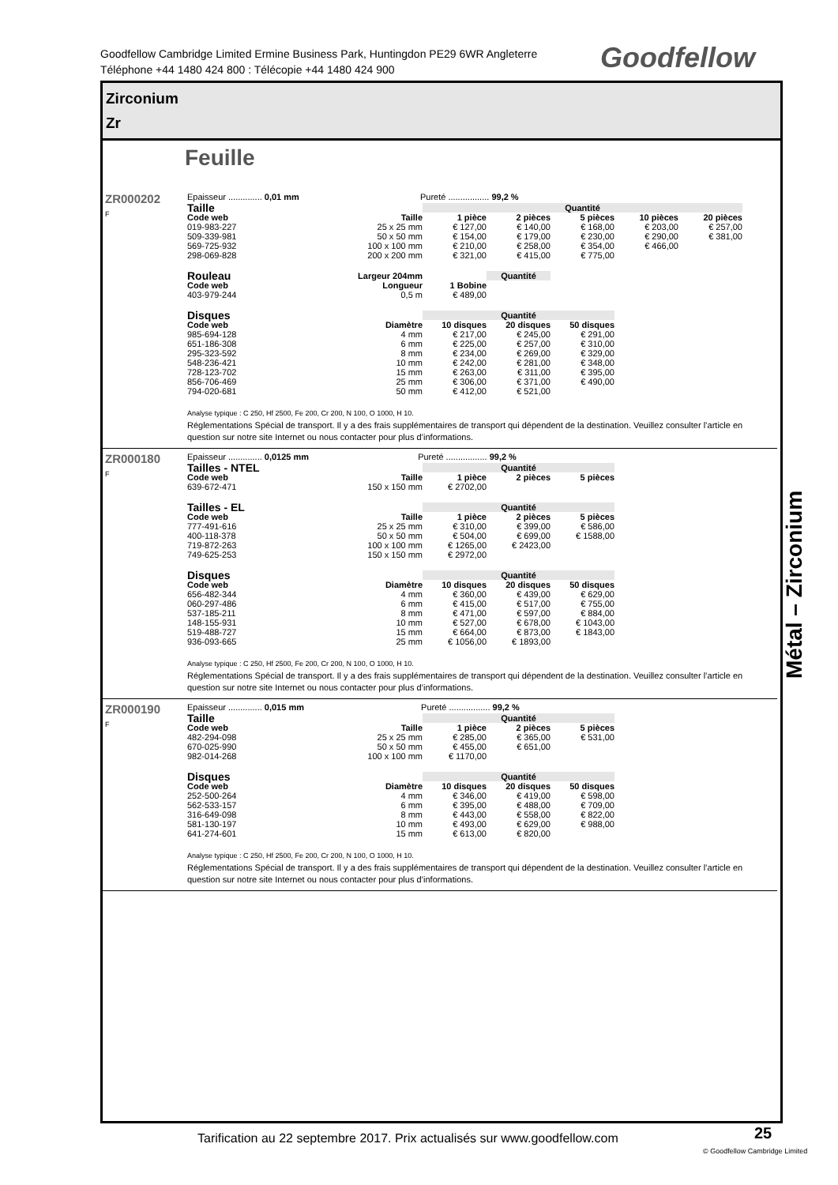Goodfellow Cambridge Limited Ermine Business Park, Huntingdon PE29 6WR Angleterre
Téléphone +44 1480 424 800 : Télécopie +44 1480 424 900
Goodfellow
Zirconium
Zr
Feuille
ZR000202
F
Epaisseur .............. 0,01 mm Pureté ................. 99,2 %
| Taille | | Quantité | | | | |
| --- | --- | --- | --- | --- | --- | --- |
| Code web | Taille | 1 pièce | 2 pièces | 5 pièces | 10 pièces | 20 pièces |
| 019-983-227 | 25 x 25 mm | € 127,00 | € 140,00 | € 168,00 | € 203,00 | € 257,00 |
| 509-339-981 | 50 x 50 mm | € 154,00 | € 179,00 | € 230,00 | € 290,00 | € 381,00 |
| 569-725-932 | 100 x 100 mm | € 210,00 | € 258,00 | € 354,00 | € 466,00 | |
| 298-069-828 | 200 x 200 mm | € 321,00 | € 415,00 | € 775,00 | | |
| Rouleau | Largeur 204mm | | Quantité |
| --- | --- | --- | --- |
| Code web | Longueur | 1 Bobine | |
| 403-979-244 | 0,5 m | € 489,00 | |
| Disques | | Quantité | | |
| --- | --- | --- | --- | --- |
| Code web | Diamètre | 10 disques | 20 disques | 50 disques |
| 985-694-128 | 4 mm | € 217,00 | € 245,00 | € 291,00 |
| 651-186-308 | 6 mm | € 225,00 | € 257,00 | € 310,00 |
| 295-323-592 | 8 mm | € 234,00 | € 269,00 | € 329,00 |
| 548-236-421 | 10 mm | € 242,00 | € 281,00 | € 348,00 |
| 728-123-702 | 15 mm | € 263,00 | € 311,00 | € 395,00 |
| 856-706-469 | 25 mm | € 306,00 | € 371,00 | € 490,00 |
| 794-020-681 | 50 mm | € 412,00 | € 521,00 | |
Analyse typique : C 250, Hf 2500, Fe 200, Cr 200, N 100, O 1000, H 10.
Réglementations Spécial de transport. Il y a des frais supplémentaires de transport qui dépendent de la destination. Veuillez consulter l’article en question sur notre site Internet ou nous contacter pour plus d’informations.
ZR000180
F
Epaisseur .............. 0,0125 mm Pureté ................. 99,2 %
| Tailles - NTEL | | Quantité | | |
| --- | --- | --- | --- | --- |
| Code web | Taille | 1 pièce | 2 pièces | 5 pièces |
| 639-672-471 | 150 x 150 mm | € 2702,00 | | |
| Tailles - EL | | Quantité | | |
| --- | --- | --- | --- | --- |
| Code web | Taille | 1 pièce | 2 pièces | 5 pièces |
| 777-491-616 | 25 x 25 mm | € 310,00 | € 399,00 | € 586,00 |
| 400-118-378 | 50 x 50 mm | € 504,00 | € 699,00 | € 1588,00 |
| 719-872-263 | 100 x 100 mm | € 1265,00 | € 2423,00 | |
| 749-625-253 | 150 x 150 mm | € 2972,00 | | |
| Disques | | Quantité | | |
| --- | --- | --- | --- | --- |
| Code web | Diamètre | 10 disques | 20 disques | 50 disques |
| 656-482-344 | 4 mm | € 360,00 | € 439,00 | € 629,00 |
| 060-297-486 | 6 mm | € 415,00 | € 517,00 | € 755,00 |
| 537-185-211 | 8 mm | € 471,00 | € 597,00 | € 884,00 |
| 148-155-931 | 10 mm | € 527,00 | € 678,00 | € 1043,00 |
| 519-488-727 | 15 mm | € 664,00 | € 873,00 | € 1843,00 |
| 936-093-665 | 25 mm | € 1056,00 | € 1893,00 | |
Analyse typique : C 250, Hf 2500, Fe 200, Cr 200, N 100, O 1000, H 10.
Réglementations Spécial de transport. Il y a des frais supplémentaires de transport qui dépendent de la destination. Veuillez consulter l’article en question sur notre site Internet ou nous contacter pour plus d’informations.
ZR000190
F
Epaisseur .............. 0,015 mm Pureté ................. 99,2 %
| Taille | | Quantité | | |
| --- | --- | --- | --- | --- |
| Code web | Taille | 1 pièce | 2 pièces | 5 pièces |
| 482-294-098 | 25 x 25 mm | € 285,00 | € 365,00 | € 531,00 |
| 670-025-990 | 50 x 50 mm | € 455,00 | € 651,00 | |
| 982-014-268 | 100 x 100 mm | € 1170,00 | | |
| Disques | | Quantité | | |
| --- | --- | --- | --- | --- |
| Code web | Diamètre | 10 disques | 20 disques | 50 disques |
| 252-500-264 | 4 mm | € 346,00 | € 419,00 | € 598,00 |
| 562-533-157 | 6 mm | € 395,00 | € 488,00 | € 709,00 |
| 316-649-098 | 8 mm | € 443,00 | € 558,00 | € 822,00 |
| 581-130-197 | 10 mm | € 493,00 | € 629,00 | € 988,00 |
| 641-274-601 | 15 mm | € 613,00 | € 820,00 | |
Analyse typique : C 250, Hf 2500, Fe 200, Cr 200, N 100, O 1000, H 10.
Réglementations Spécial de transport. Il y a des frais supplémentaires de transport qui dépendent de la destination. Veuillez consulter l’article en question sur notre site Internet ou nous contacter pour plus d’informations.
Métal – Zirconium
Tarification au 22 septembre 2017. Prix actualisés sur www.goodfellow.com
25
© Goodfellow Cambridge Limited